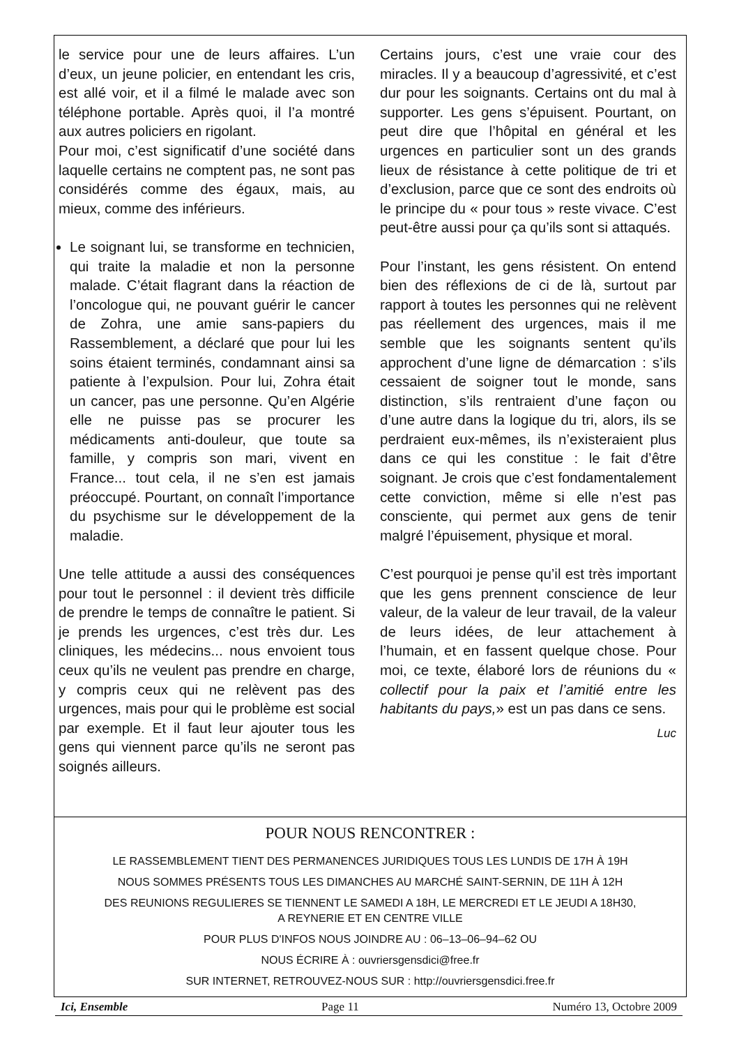le service pour une de leurs affaires. L’un d’eux, un jeune policier, en entendant les cris, est allé voir, et il a filmé le malade avec son téléphone portable. Après quoi, il l’a montré aux autres policiers en rigolant.
Pour moi, c’est significatif d’une société dans laquelle certains ne comptent pas, ne sont pas considérés comme des égaux, mais, au mieux, comme des inférieurs.
Le soignant lui, se transforme en technicien, qui traite la maladie et non la personne malade. C’était flagrant dans la réaction de l’oncologue qui, ne pouvant guérir le cancer de Zohra, une amie sans-papiers du Rassemblement, a déclaré que pour lui les soins étaient terminés, condamnant ainsi sa patiente à l’expulsion. Pour lui, Zohra était un cancer, pas une personne. Qu’en Algérie elle ne puisse pas se procurer les médicaments anti-douleur, que toute sa famille, y compris son mari, vivent en France... tout cela, il ne s’en est jamais préoccupé. Pourtant, on connaît l’importance du psychisme sur le développement de la maladie.
Une telle attitude a aussi des conséquences pour tout le personnel : il devient très difficile de prendre le temps de connaître le patient. Si je prends les urgences, c’est très dur. Les cliniques, les médecins... nous envoient tous ceux qu’ils ne veulent pas prendre en charge, y compris ceux qui ne relèvent pas des urgences, mais pour qui le problème est social par exemple. Et il faut leur ajouter tous les gens qui viennent parce qu’ils ne seront pas soignés ailleurs.
Certains jours, c’est une vraie cour des miracles. Il y a beaucoup d’agressivité, et c’est dur pour les soignants. Certains ont du mal à supporter. Les gens s’épuisent. Pourtant, on peut dire que l’hôpital en général et les urgences en particulier sont un des grands lieux de résistance à cette politique de tri et d’exclusion, parce que ce sont des endroits où le principe du « pour tous » reste vivace. C’est peut-être aussi pour ça qu’ils sont si attaqués.
Pour l’instant, les gens résistent. On entend bien des réflexions de ci de là, surtout par rapport à toutes les personnes qui ne relèvent pas réellement des urgences, mais il me semble que les soignants sentent qu’ils approchent d’une ligne de démarcation : s’ils cessaient de soigner tout le monde, sans distinction, s’ils rentraient d’une façon ou d’une autre dans la logique du tri, alors, ils se perdraient eux-mêmes, ils n’existeraient plus dans ce qui les constitue : le fait d’être soignant. Je crois que c’est fondamentalement cette conviction, même si elle n’est pas consciente, qui permet aux gens de tenir malgré l’épuisement, physique et moral.
C’est pourquoi je pense qu’il est très important que les gens prennent conscience de leur valeur, de la valeur de leur travail, de la valeur de leurs idées, de leur attachement à l’humain, et en fassent quelque chose. Pour moi, ce texte, élaboré lors de réunions du « collectif pour la paix et l’amitié entre les habitants du pays,» est un pas dans ce sens.
Luc
POUR NOUS RENCONTRER :
LE RASSEMBLEMENT TIENT DES PERMANENCES JURIDIQUES TOUS LES LUNDIS DE 17H À 19H
NOUS SOMMES PRÉSENTS TOUS LES DIMANCHES AU MARCHÉ SAINT-SERNIN, DE 11H À 12H
DES REUNIONS REGULIERES SE TIENNENT LE SAMEDI A 18H, LE MERCREDI ET LE JEUDI A 18H30,
A REYNERIE ET EN CENTRE VILLE
POUR PLUS D'INFOS NOUS JOINDRE AU : 06–13–06–94–62 OU
NOUS ÉCRIRE À : ouvriersgensdici@free.fr
SUR INTERNET, RETROUVEZ-NOUS SUR : http://ouvriersgensdici.free.fr
Ici, Ensemble Page 11 Numéro 13, Octobre 2009